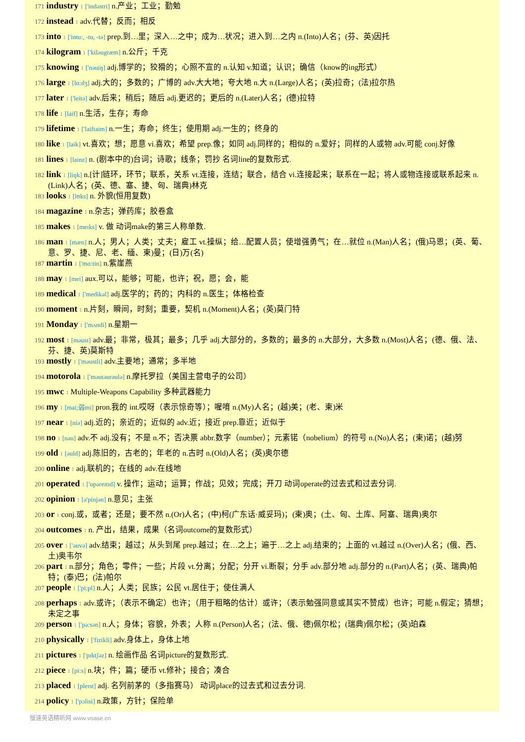171 industry 1 ['indəstri] n.产业；工业；勤勉
172 instead 1 adv.代替；反而；相反
173 into 1 ['intu:, -tu, -tə] prep.到…里；深入…之中；成为…状况；进入到…之内 n.(Into)人名；(芬、英)因托
174 kilogram 1 ['kiləugræm] n.公斤；千克
175 knowing 1 ['nəuiŋ] adj.博学的；狡猾的；心照不宣的 n.认知 v.知道；认识；确信（know的ing形式）
176 large 1 [lɑ:dʒ] adj.大的；多数的；广博的 adv.大大地；夸大地 n.大 n.(Large)人名；(英)拉奇；(法)拉尔热
177 later 1 ['leitə] adv.后来；稍后；随后 adj.更迟的；更后的 n.(Later)人名；(德)拉特
178 life 1 [laif] n.生活，生存；寿命
179 lifetime 1 ['laiftaim] n.一生；寿命；终生；使用期 adj.一生的；终身的
180 like 1 [laik] vt.喜欢；想；愿意 vi.喜欢；希望 prep.像；如同 adj.同样的；相似的 n.爱好；同样的人或物 adv.可能 conj.好像
181 lines 1 [lainz] n. (剧本中的)台词；诗歌；线条；罚抄 名词line的复数形式.
182 link 1 [liŋk] n.[计]链环，环节；联系，关系 vt.连接，连结；联合，结合 vi.连接起来；联系在一起；将人或物连接或联系起来 n.(Link)人名；(英、德、塞、捷、匈、瑞典)林克
183 looks 1 [lʊks] n. 外貌(恒用复数)
184 magazine 1 n.杂志；弹药库；胶卷盒
185 makes 1 [meɪks] v. 做 动词make的第三人称单数.
186 man 1 [mæn] n.人；男人；人类；丈夫；雇工 vt.操纵；给…配置人员；使增强勇气；在…就位 n.(Man)人名；(俄)马恩；(英、葡、意、罗、捷、尼、老、缅、柬)曼；(日)万(名)
187 martin 1 ['mɑ:tin] n.紫崖燕
188 may 1 [mei] aux.可以，能够；可能，也许；祝，愿；会，能
189 medical 1 ['medikəl] adj.医学的；药的；内科的 n.医生；体格检查
190 moment 1 n.片刻，瞬间，时刻；重要，契机 n.(Moment)人名；(英)莫门特
191 Monday 1 ['mʌndi] n.星期一
192 most 1 [məust] adv.最；非常，极其；最多；几乎 adj.大部分的，多数的；最多的 n.大部分，大多数 n.(Most)人名；(德、俄、法、芬、捷、英)莫斯特
193 mostly 1 ['məustli] adv.主要地；通常；多半地
194 motorola 1 ['məutəurəulə] n.摩托罗拉（美国主营电子的公司）
195 mwc 1 Multiple-Weapons Capability 多种武器能力
196 my 1 [mai;弱mi] pron.我的 int.哎呀（表示惊奇等）；喔唷 n.(My)人名；(越)美；(老、柬)米
197 near 1 [niə] adj.近的；亲近的；近似的 adv.近；接近 prep.靠近；近似于
198 no 1 [nəu] adv.不 adj.没有；不是 n.不；否决票 abbr.数字（number）；元素锘（nobelium）的符号 n.(No)人名；(柬)诺；(越)努
199 old 1 [əuld] adj.陈旧的，古老的；年老的 n.古时 n.(Old)人名；(英)奥尔德
200 online 1 adj.联机的；在线的 adv.在线地
201 operated 1 ['ɒpəreɪtɪd] v. 操作；运动；运算；作战；见效；完成；开刀 动词operate的过去式和过去分词.
202 opinion 1 [ə'pinjən] n.意见；主张
203 or 1 conj.或，或者；还是；要不然 n.(Or)人名；(中)柯(广东话·威妥玛)；(柬)奥；(土、匈、土库、阿塞、瑞典)奥尔
204 outcomes 1 n. 产出，结果，成果（名词outcome的复数形式）
205 over 1 ['əuvə] adv.结束；越过；从头到尾 prep.越过；在…之上；遍于…之上 adj.结束的；上面的 vt.越过 n.(Over)人名；(俄、西、土)奥韦尔
206 part 1 n.部分；角色；零件；一些；片段 vt.分离；分配；分开 vi.断裂；分手 adv.部分地 adj.部分的 n.(Part)人名；(英、瑞典)帕特；(泰)巴；(法)帕尔
207 people 1 ['pi:pl] n.人；人类；民族；公民 vt.居住于；使住满人
208 perhaps 1 adv.或许；（表示不确定）也许；（用于粗略的估计）或许；（表示勉强同意或其实不赞成）也许；可能 n.假定；猜想；未定之事
209 person 1 ['pə:sən] n.人；身体；容貌，外表；人称 n.(Person)人名；(法、俄、德)佩尔松；(瑞典)佩尔松；(英)珀森
210 physically 1 ['fizikli] adv.身体上，身体上地
211 pictures 1 ['pɪktʃəz] n. 绘画作品 名词picture的复数形式.
212 piece 1 [pi:s] n.块；件；篇；硬币 vt.修补；接合；凑合
213 placed 1 [pleɪst] adj. 名列前茅的（多指赛马） 动词place的过去式和过去分词.
214 policy 1 ['pɔlisi] n.政策，方针；保险单
慢速英语精听网 www.voase.cn